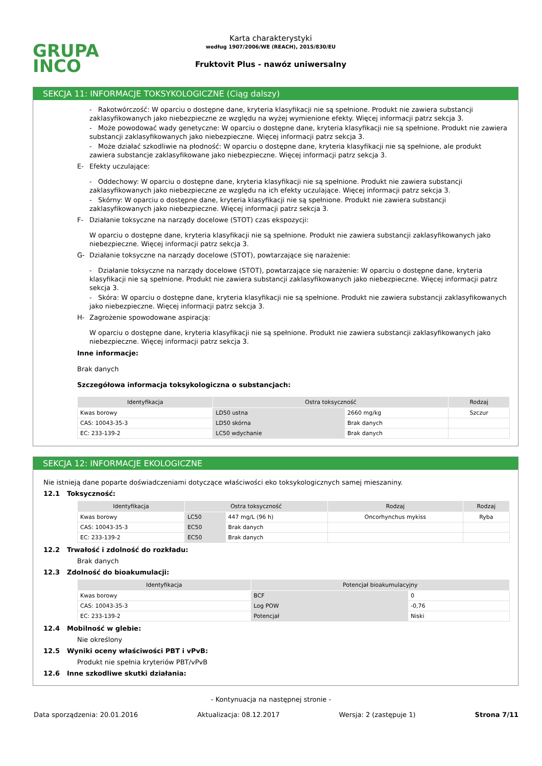GRUPA
INCO
Karta charakterystyki
według 1907/2006/WE (REACH), 2015/830/EU
Fruktovit Plus - nawóz uniwersalny
SEKCJA 11: INFORMACJE TOKSYKOLOGICZNE (Ciąg dalszy)
- Rakotwórczość: W oparciu o dostępne dane, kryteria klasyfikacji nie są spełnione. Produkt nie zawiera substancji zaklasyfikowanych jako niebezpieczne ze względu na wyżej wymienione efekty. Więcej informacji patrz sekcja 3.
- Może powodować wady genetyczne: W oparciu o dostępne dane, kryteria klasyfikacji nie są spełnione. Produkt nie zawiera substancji zaklasyfikowanych jako niebezpieczne. Więcej informacji patrz sekcja 3.
- Może działać szkodliwie na płodność: W oparciu o dostępne dane, kryteria klasyfikacji nie są spełnione, ale produkt zawiera substancje zaklasyfikowane jako niebezpieczne. Więcej informacji patrz sekcja 3.
E- Efekty uczulające:
- Oddechowy: W oparciu o dostępne dane, kryteria klasyfikacji nie są spełnione. Produkt nie zawiera substancji zaklasyfikowanych jako niebezpieczne ze względu na ich efekty uczulające. Więcej informacji patrz sekcja 3.
- Skórny: W oparciu o dostępne dane, kryteria klasyfikacji nie są spełnione. Produkt nie zawiera substancji zaklasyfikowanych jako niebezpieczne. Więcej informacji patrz sekcja 3.
F- Działanie toksyczne na narządy docelowe (STOT) czas ekspozycji:
W oparciu o dostępne dane, kryteria klasyfikacji nie są spełnione. Produkt nie zawiera substancji zaklasyfikowanych jako niebezpieczne. Więcej informacji patrz sekcja 3.
G- Działanie toksyczne na narządy docelowe (STOT), powtarzające się narażenie:
- Działanie toksyczne na narządy docelowe (STOT), powtarzające się narażenie: W oparciu o dostępne dane, kryteria klasyfikacji nie są spełnione. Produkt nie zawiera substancji zaklasyfikowanych jako niebezpieczne. Więcej informacji patrz sekcja 3.
- Skóra: W oparciu o dostępne dane, kryteria klasyfikacji nie są spełnione. Produkt nie zawiera substancji zaklasyfikowanych jako niebezpieczne. Więcej informacji patrz sekcja 3.
H- Zagrożenie spowodowane aspiracją:
W oparciu o dostępne dane, kryteria klasyfikacji nie są spełnione. Produkt nie zawiera substancji zaklasyfikowanych jako niebezpieczne. Więcej informacji patrz sekcja 3.
Inne informacje:
Brak danych
Szczegółowa informacja toksykologiczna o substancjach:
| Identyfikacja | Ostra toksyczność | | Rodzaj |
| --- | --- | --- | --- |
| Kwas borowy | LD50 ustna | 2660 mg/kg | Szczur |
| CAS: 10043-35-3 | LD50 skórna | Brak danych | |
| EC: 233-139-2 | LC50 wdychanie | Brak danych | |
SEKCJA 12: INFORMACJE EKOLOGICZNE
Nie istnieją dane poparte doświadczeniami dotyczące właściwości eko toksykologicznych samej mieszaniny.
12.1 Toksyczność:
| Identyfikacja | Ostra toksyczność | | Rodzaj | Rodzaj |
| --- | --- | --- | --- | --- |
| Kwas borowy | LC50 | 447 mg/L (96 h) | Oncorhynchus mykiss | Ryba |
| CAS: 10043-35-3 | EC50 | Brak danych | | |
| EC: 233-139-2 | EC50 | Brak danych | | |
12.2 Trwałość i zdolność do rozkładu:
Brak danych
12.3 Zdolność do bioakumulacji:
| Identyfikacja | Potencjał bioakumulacyjny | |
| --- | --- | --- |
| Kwas borowy | BCF | 0 |
| CAS: 10043-35-3 | Log POW | -0,76 |
| EC: 233-139-2 | Potencjał | Niski |
12.4 Mobilność w glebie:
Nie określony
12.5 Wyniki oceny właściwości PBT i vPvB:
Produkt nie spełnia kryteriów PBT/vPvB
12.6 Inne szkodliwe skutki działania:
- Kontynuacja na następnej stronie -
Data sporządzenia: 20.01.2016 Aktualizacja: 08.12.2017 Wersja: 2 (zastępuje 1) Strona 7/11